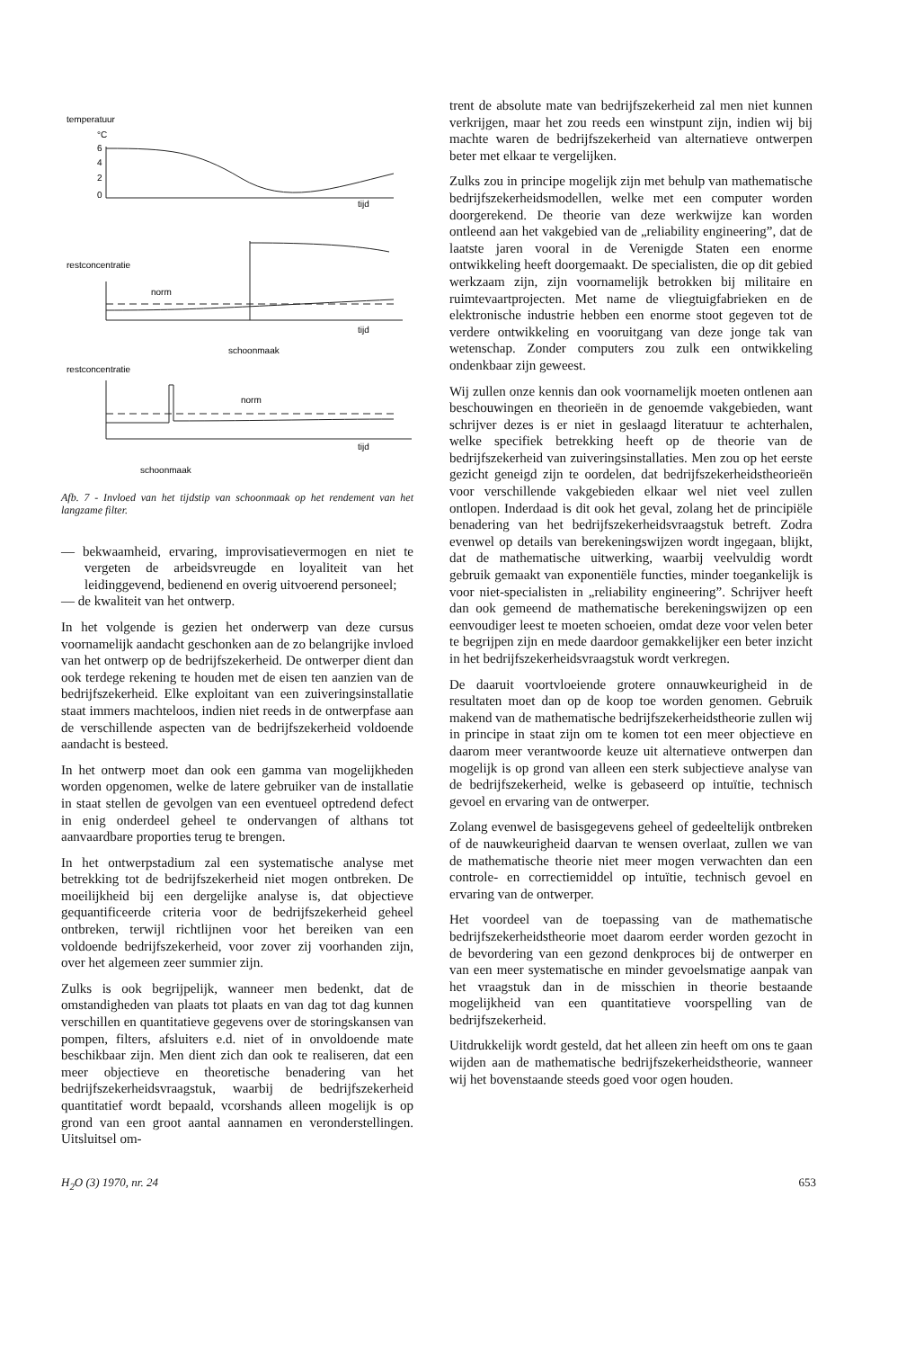temperatuur
°C
6
4
2
0
tijd
restconcentratie
norm
tijd
schoonmaak
restconcentratie
norm
tijd
schoonmaak
Afb. 7 - Invloed van het tijdstip van schoonmaak op het rendement van het langzame filter.
— bekwaamheid, ervaring, improvisatievermogen en niet te vergeten de arbeidsvreugde en loyaliteit van het leidinggevend, bedienend en overig uitvoerend personeel;
— de kwaliteit van het ontwerp.
In het volgende is gezien het onderwerp van deze cursus voornamelijk aandacht geschonken aan de zo belangrijke invloed van het ontwerp op de bedrijfszekerheid. De ontwerper dient dan ook terdege rekening te houden met de eisen ten aanzien van de bedrijfszekerheid. Elke exploitant van een zuiveringsinstallatie staat immers machteloos, indien niet reeds in de ontwerpfase aan de verschillende aspecten van de bedrijfszekerheid voldoende aandacht is besteed.
In het ontwerp moet dan ook een gamma van mogelijkheden worden opgenomen, welke de latere gebruiker van de installatie in staat stellen de gevolgen van een eventueel optredend defect in enig onderdeel geheel te ondervangen of althans tot aanvaardbare proporties terug te brengen.
In het ontwerpstadium zal een systematische analyse met betrekking tot de bedrijfszekerheid niet mogen ontbreken. De moeilijkheid bij een dergelijke analyse is, dat objectieve gequantificeerde criteria voor de bedrijfszekerheid geheel ontbreken, terwijl richtlijnen voor het bereiken van een voldoende bedrijfszekerheid, voor zover zij voorhanden zijn, over het algemeen zeer summier zijn.
Zulks is ook begrijpelijk, wanneer men bedenkt, dat de omstandigheden van plaats tot plaats en van dag tot dag kunnen verschillen en quantitatieve gegevens over de storingskansen van pompen, filters, afsluiters e.d. niet of in onvoldoende mate beschikbaar zijn. Men dient zich dan ook te realiseren, dat een meer objectieve en theoretische benadering van het bedrijfszekerheidsvraagstuk, waarbij de bedrijfszekerheid quantitatief wordt bepaald, vcorshands alleen mogelijk is op grond van een groot aantal aannamen en veronderstellingen. Uitsluitsel om-
trent de absolute mate van bedrijfszekerheid zal men niet kunnen verkrijgen, maar het zou reeds een winstpunt zijn, indien wij bij machte waren de bedrijfszekerheid van alternatieve ontwerpen beter met elkaar te vergelijken.
Zulks zou in principe mogelijk zijn met behulp van mathematische bedrijfszekerheidsmodellen, welke met een computer worden doorgerekend. De theorie van deze werkwijze kan worden ontleend aan het vakgebied van de „reliability engineering”, dat de laatste jaren vooral in de Verenigde Staten een enorme ontwikkeling heeft doorgemaakt. De specialisten, die op dit gebied werkzaam zijn, zijn voornamelijk betrokken bij militaire en ruimtevaartprojecten. Met name de vliegtuigfabrieken en de elektronische industrie hebben een enorme stoot gegeven tot de verdere ontwikkeling en vooruitgang van deze jonge tak van wetenschap. Zonder computers zou zulk een ontwikkeling ondenkbaar zijn geweest.
Wij zullen onze kennis dan ook voornamelijk moeten ontlenen aan beschouwingen en theorieën in de genoemde vakgebieden, want schrijver dezes is er niet in geslaagd literatuur te achterhalen, welke specifiek betrekking heeft op de theorie van de bedrijfszekerheid van zuiveringsinstallaties. Men zou op het eerste gezicht geneigd zijn te oordelen, dat bedrijfszekerheidstheorieën voor verschillende vakgebieden elkaar wel niet veel zullen ontlopen. Inderdaad is dit ook het geval, zolang het de principiële benadering van het bedrijfszekerheidsvraagstuk betreft. Zodra evenwel op details van berekeningswijzen wordt ingegaan, blijkt, dat de mathematische uitwerking, waarbij veelvuldig wordt gebruik gemaakt van exponentiële functies, minder toegankelijk is voor niet-specialisten in „reliability engineering”. Schrijver heeft dan ook gemeend de mathematische berekeningswijzen op een eenvoudiger leest te moeten schoeien, omdat deze voor velen beter te begrijpen zijn en mede daardoor gemakkelijker een beter inzicht in het bedrijfszekerheidsvraagstuk wordt verkregen.
De daaruit voortvloeiende grotere onnauwkeurigheid in de resultaten moet dan op de koop toe worden genomen. Gebruik makend van de mathematische bedrijfszekerheidstheorie zullen wij in principe in staat zijn om te komen tot een meer objectieve en daarom meer verantwoorde keuze uit alternatieve ontwerpen dan mogelijk is op grond van alleen een sterk subjectieve analyse van de bedrijfszekerheid, welke is gebaseerd op intuïtie, technisch gevoel en ervaring van de ontwerper.
Zolang evenwel de basisgegevens geheel of gedeeltelijk ontbreken of de nauwkeurigheid daarvan te wensen overlaat, zullen we van de mathematische theorie niet meer mogen verwachten dan een controle- en correctiemiddel op intuïtie, technisch gevoel en ervaring van de ontwerper.
Het voordeel van de toepassing van de mathematische bedrijfszekerheidstheorie moet daarom eerder worden gezocht in de bevordering van een gezond denkproces bij de ontwerper en van een meer systematische en minder gevoelsmatige aanpak van het vraagstuk dan in de misschien in theorie bestaande mogelijkheid van een quantitatieve voorspelling van de bedrijfszekerheid.
Uitdrukkelijk wordt gesteld, dat het alleen zin heeft om ons te gaan wijden aan de mathematische bedrijfszekerheidstheorie, wanneer wij het bovenstaande steeds goed voor ogen houden.
H<sub>2</sub>O (3) 1970, nr. 24 653